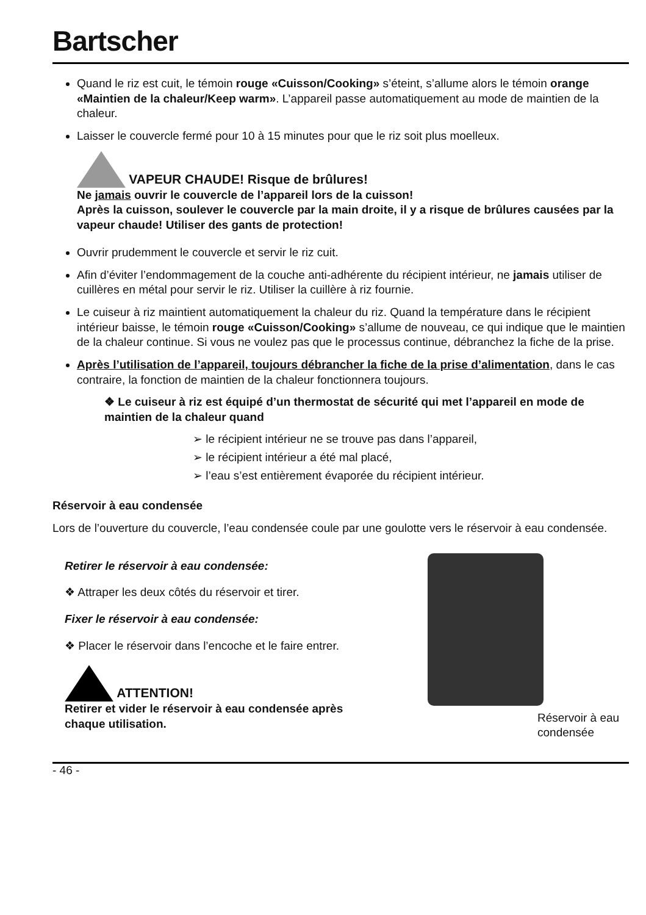Bartscher
Quand le riz est cuit, le témoin rouge «Cuisson/Cooking» s’éteint, s’allume alors le témoin orange «Maintien de la chaleur/Keep warm». L’appareil passe automatiquement au mode de maintien de la chaleur.
Laisser le couvercle fermé pour 10 à 15 minutes pour que le riz soit plus moelleux.
VAPEUR CHAUDE! Risque de brûlures!
Ne jamais ouvrir le couvercle de l’appareil lors de la cuisson!
Après la cuisson, soulever le couvercle par la main droite, il y a risque de brûlures causées par la vapeur chaude! Utiliser des gants de protection!
Ouvrir prudemment le couvercle et servir le riz cuit.
Afin d’éviter l’endommagement de la couche anti-adhérente du récipient intérieur, ne jamais utiliser de cuillères en métal pour servir le riz. Utiliser la cuillère à riz fournie.
Le cuiseur à riz maintient automatiquement la chaleur du riz. Quand la température dans le récipient intérieur baisse, le témoin rouge «Cuisson/Cooking» s’allume de nouveau, ce qui indique que le maintien de la chaleur continue. Si vous ne voulez pas que le processus continue, débranchez la fiche de la prise.
Après l’utilisation de l’appareil, toujours débrancher la fiche de la prise d’alimentation, dans le cas contraire, la fonction de maintien de la chaleur fonctionnera toujours.
❖ Le cuiseur à riz est équipé d’un thermostat de sécurité qui met l’appareil en mode de maintien de la chaleur quand
➢ le récipient intérieur ne se trouve pas dans l’appareil,
➢ le récipient intérieur a été mal placé,
➢ l’eau s’est entièrement évaporée du récipient intérieur.
Réservoir à eau condensée
Lors de l’ouverture du couvercle, l’eau condensée coule par une goulotte vers le réservoir à eau condensée.
Retirer le réservoir à eau condensée:
❖ Attraper les deux côtés du réservoir et tirer.
Fixer le réservoir à eau condensée:
❖ Placer le réservoir dans l’encoche et le faire entrer.
ATTENTION!
Retirer et vider le réservoir à eau condensée après chaque utilisation.
Réservoir à eau condensée
- 46 -